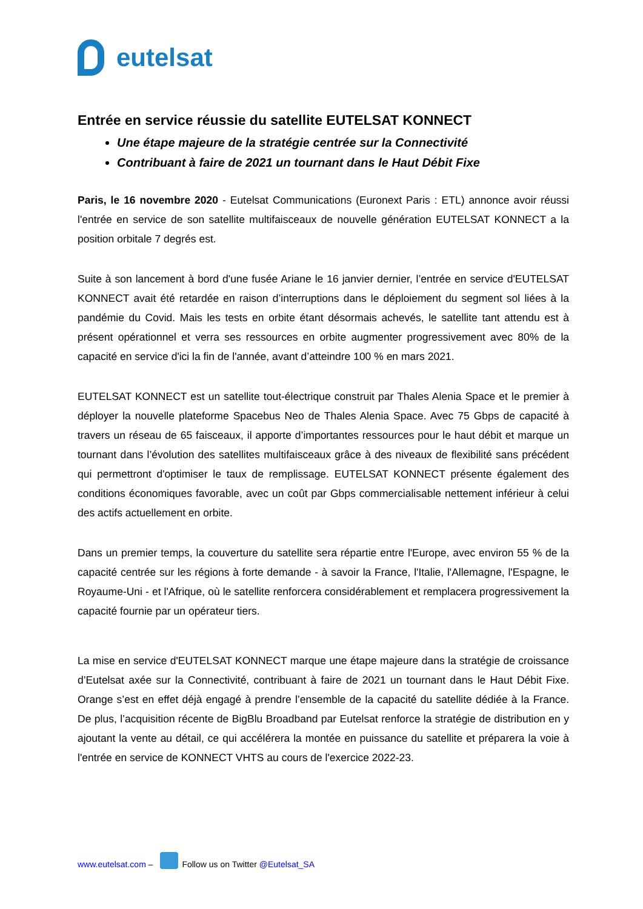eutelsat
Entrée en service réussie du satellite EUTELSAT KONNECT
Une étape majeure de la stratégie centrée sur la Connectivité
Contribuant à faire de 2021 un tournant dans le Haut Débit Fixe
Paris, le 16 novembre 2020 - Eutelsat Communications (Euronext Paris : ETL) annonce avoir réussi l'entrée en service de son satellite multifaisceaux de nouvelle génération EUTELSAT KONNECT a la position orbitale 7 degrés est.
Suite à son lancement à bord d'une fusée Ariane le 16 janvier dernier, l’entrée en service d'EUTELSAT KONNECT avait été retardée en raison d’interruptions dans le déploiement du segment sol liées à la pandémie du Covid. Mais les tests en orbite étant désormais achevés, le satellite tant attendu est à présent opérationnel et verra ses ressources en orbite augmenter progressivement avec 80% de la capacité en service d'ici la fin de l'année, avant d’atteindre 100 % en mars 2021.
EUTELSAT KONNECT est un satellite tout-électrique construit par Thales Alenia Space et le premier à déployer la nouvelle plateforme Spacebus Neo de Thales Alenia Space. Avec 75 Gbps de capacité à travers un réseau de 65 faisceaux, il apporte d’importantes ressources pour le haut débit et marque un tournant dans l’évolution des satellites multifaisceaux grâce à des niveaux de flexibilité sans précédent qui permettront d'optimiser le taux de remplissage. EUTELSAT KONNECT présente également des conditions économiques favorable, avec un coût par Gbps commercialisable nettement inférieur à celui des actifs actuellement en orbite.
Dans un premier temps, la couverture du satellite sera répartie entre l'Europe, avec environ 55 % de la capacité centrée sur les régions à forte demande - à savoir la France, l'Italie, l'Allemagne, l'Espagne, le Royaume-Uni - et l'Afrique, où le satellite renforcera considérablement et remplacera progressivement la capacité fournie par un opérateur tiers.
La mise en service d'EUTELSAT KONNECT marque une étape majeure dans la stratégie de croissance d’Eutelsat axée sur la Connectivité, contribuant à faire de 2021 un tournant dans le Haut Débit Fixe. Orange s’est en effet déjà engagé à prendre l’ensemble de la capacité du satellite dédiée à la France. De plus, l’acquisition récente de BigBlu Broadband par Eutelsat renforce la stratégie de distribution en y ajoutant la vente au détail, ce qui accélérera la montée en puissance du satellite et préparera la voie à l'entrée en service de KONNECT VHTS au cours de l'exercice 2022-23.
www.eutelsat.com – Follow us on Twitter @Eutelsat_SA